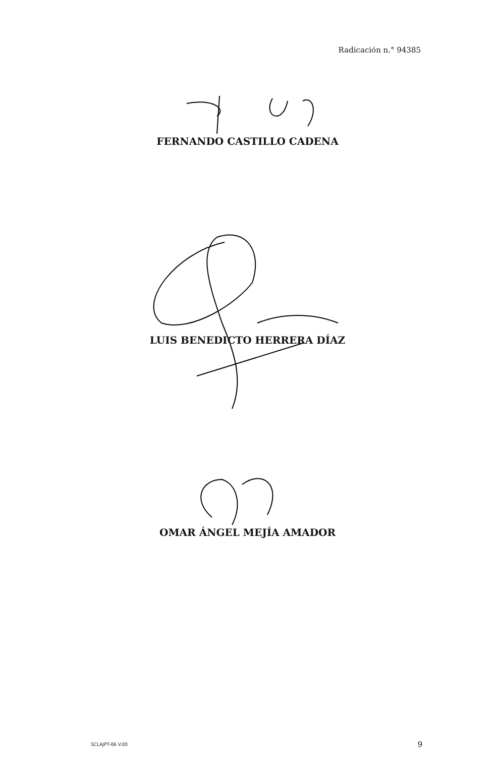Radicación n.° 94385
FERNANDO CASTILLO CADENA
LUIS BENEDICTO HERRERA DÍAZ
OMAR ÁNGEL MEJÍA AMADOR
SCLAJPT-06 V.00 9